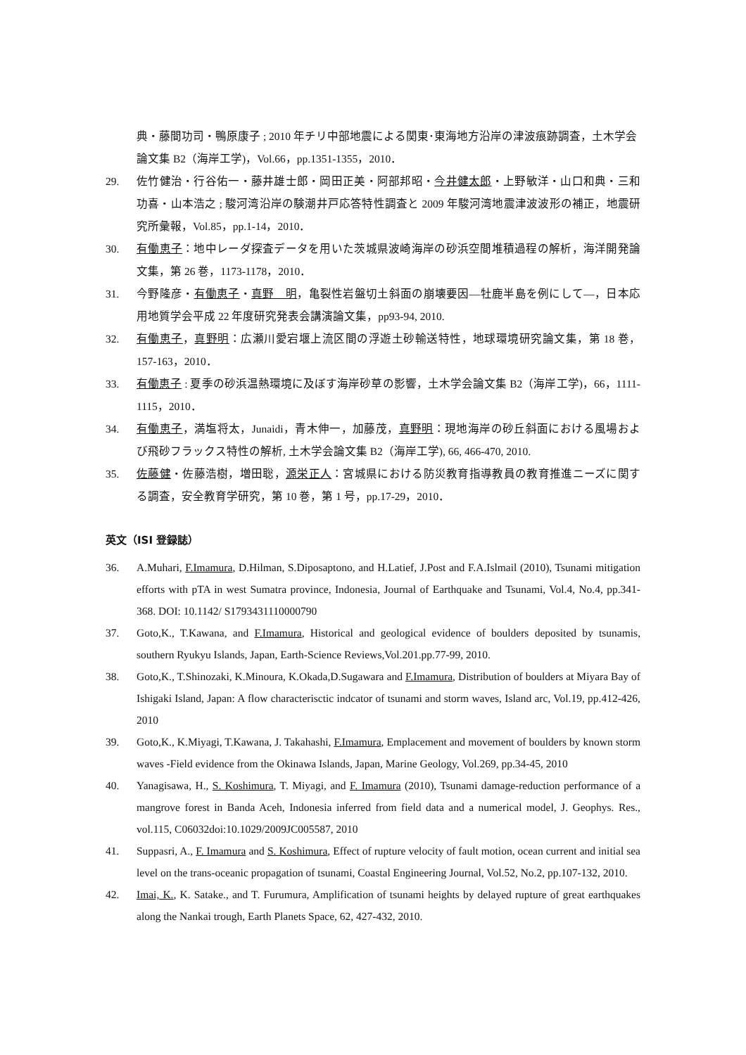典・藤間功司・鴨原康子 ; 2010 年チリ中部地震による関東･東海地方沿岸の津波痕跡調査，土木学会論文集 B2（海岸工学)，Vol.66，pp.1351-1355，2010．
29. 佐竹健治・行谷佑一・藤井雄士郎・岡田正美・阿部邦昭・今井健太郎・上野敏洋・山口和典・三和功喜・山本浩之 ; 駿河湾沿岸の験潮井戸応答特性調査と 2009 年駿河湾地震津波波形の補正，地震研究所彙報，Vol.85，pp.1-14，2010．
30. 有働恵子：地中レーダ探査データを用いた茨城県波崎海岸の砂浜空間堆積過程の解析，海洋開発論文集，第 26 巻，1173-1178，2010．
31. 今野隆彦・有働恵子・真野　明，亀裂性岩盤切土斜面の崩壊要因―牡鹿半島を例にして―，日本応用地質学会平成 22 年度研究発表会講演論文集，pp93-94, 2010.
32. 有働恵子，真野明：広瀬川愛宕堰上流区間の浮遊土砂輸送特性，地球環境研究論文集，第 18 巻，157-163，2010．
33. 有働恵子 : 夏季の砂浜温熱環境に及ぼす海岸砂草の影響，土木学会論文集 B2（海岸工学)，66，1111-1115，2010．
34. 有働恵子，満塩将太，Junaidi，青木伸一，加藤茂，真野明：現地海岸の砂丘斜面における風場および飛砂フラックス特性の解析, 土木学会論文集 B2（海岸工学), 66, 466-470, 2010.
35. 佐藤健・佐藤浩樹，増田聡，源栄正人：宮城県における防災教育指導教員の教育推進ニーズに関する調査，安全教育学研究，第 10 巻，第 1 号，pp.17-29，2010．
英文（ISI 登録誌）
36. A.Muhari, F.Imamura, D.Hilman, S.Diposaptono, and H.Latief, J.Post and F.A.Islmail (2010), Tsunami mitigation efforts with pTA in west Sumatra province, Indonesia, Journal of Earthquake and Tsunami, Vol.4, No.4, pp.341-368. DOI: 10.1142/ S1793431110000790
37. Goto,K., T.Kawana, and F.Imamura, Historical and geological evidence of boulders deposited by tsunamis, southern Ryukyu Islands, Japan, Earth-Science Reviews,Vol.201.pp.77-99, 2010.
38. Goto,K., T.Shinozaki, K.Minoura, K.Okada,D.Sugawara and F.Imamura, Distribution of boulders at Miyara Bay of Ishigaki Island, Japan: A flow characterisctic indcator of tsunami and storm waves, Island arc, Vol.19, pp.412-426, 2010
39. Goto,K., K.Miyagi, T.Kawana, J. Takahashi, F.Imamura, Emplacement and movement of boulders by known storm waves -Field evidence from the Okinawa Islands, Japan, Marine Geology, Vol.269, pp.34-45, 2010
40. Yanagisawa, H., S. Koshimura, T. Miyagi, and F. Imamura (2010), Tsunami damage-reduction performance of a mangrove forest in Banda Aceh, Indonesia inferred from field data and a numerical model, J. Geophys. Res., vol.115, C06032doi:10.1029/2009JC005587, 2010
41. Suppasri, A., F. Imamura and S. Koshimura, Effect of rupture velocity of fault motion, ocean current and initial sea level on the trans-oceanic propagation of tsunami, Coastal Engineering Journal, Vol.52, No.2, pp.107-132, 2010.
42. Imai, K., K. Satake., and T. Furumura, Amplification of tsunami heights by delayed rupture of great earthquakes along the Nankai trough, Earth Planets Space, 62, 427-432, 2010.